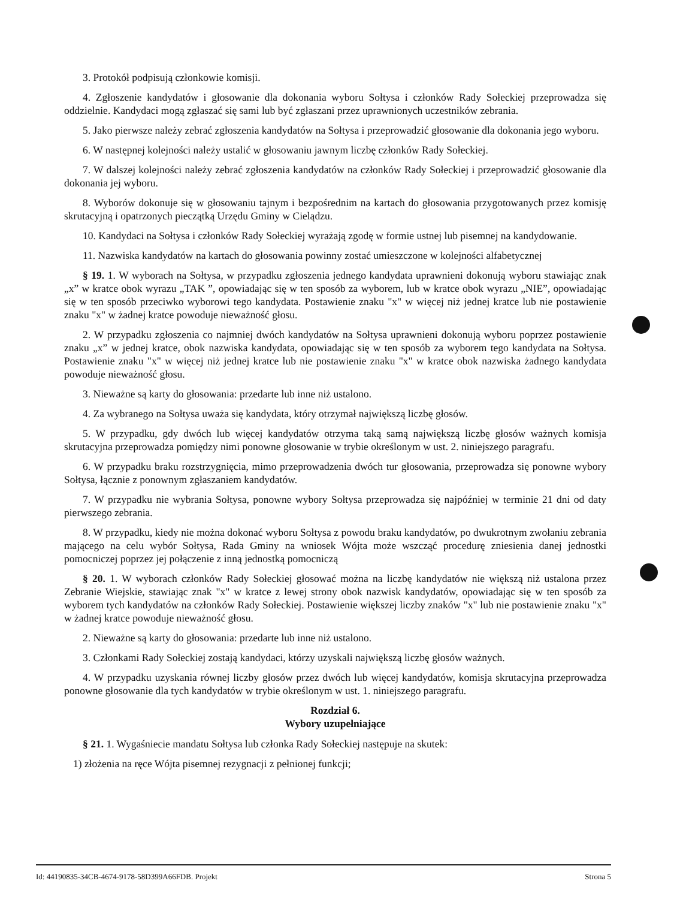3. Protokół podpisują członkowie komisji.
4. Zgłoszenie kandydatów i głosowanie dla dokonania wyboru Sołtysa i członków Rady Sołeckiej przeprowadza się oddzielnie. Kandydaci mogą zgłaszać się sami lub być zgłaszani przez uprawnionych uczestników zebrania.
5. Jako pierwsze należy zebrać zgłoszenia kandydatów na Sołtysa i przeprowadzić głosowanie dla dokonania jego wyboru.
6. W następnej kolejności należy ustalić w głosowaniu jawnym liczbę członków Rady Sołeckiej.
7. W dalszej kolejności należy zebrać zgłoszenia kandydatów na członków Rady Sołeckiej i przeprowadzić głosowanie dla dokonania jej wyboru.
8. Wyborów dokonuje się w głosowaniu tajnym i bezpośrednim na kartach do głosowania przygotowanych przez komisję skrutacyjną i opatrzonych pieczątką Urzędu Gminy w Cielądzu.
10. Kandydaci na Sołtysa i członków Rady Sołeckiej wyrażają zgodę w formie ustnej lub pisemnej na kandydowanie.
11. Nazwiska kandydatów na kartach do głosowania powinny zostać umieszczone w kolejności alfabetycznej
§ 19. 1. W wyborach na Sołtysa, w przypadku zgłoszenia jednego kandydata uprawnieni dokonują wyboru stawiając znak „x” w kratce obok wyrazu „TAK ”, opowiadając się w ten sposób za wyborem, lub w kratce obok wyrazu „NIE”, opowiadając się w ten sposób przeciwko wyborowi tego kandydata. Postawienie znaku "x" w więcej niż jednej kratce lub nie postawienie znaku "x" w żadnej kratce powoduje nieważność głosu.
2. W przypadku zgłoszenia co najmniej dwóch kandydatów na Sołtysa uprawnieni dokonują wyboru poprzez postawienie znaku „x” w jednej kratce, obok nazwiska kandydata, opowiadając się w ten sposób za wyborem tego kandydata na Sołtysa. Postawienie znaku "x" w więcej niż jednej kratce lub nie postawienie znaku "x" w kratce obok nazwiska żadnego kandydata powoduje nieważność głosu.
3. Nieważne są karty do głosowania: przedarte lub inne niż ustalono.
4. Za wybranego na Sołtysa uważa się kandydata, który otrzymał największą liczbę głosów.
5. W przypadku, gdy dwóch lub więcej kandydatów otrzyma taką samą największą liczbę głosów ważnych komisja skrutacyjna przeprowadza pomiędzy nimi ponowne głosowanie w trybie określonym w ust. 2. niniejszego paragrafu.
6. W przypadku braku rozstrzygnięcia, mimo przeprowadzenia dwóch tur głosowania, przeprowadza się ponowne wybory Sołtysa, łącznie z ponownym zgłaszaniem kandydatów.
7. W przypadku nie wybrania Sołtysa, ponowne wybory Sołtysa przeprowadza się najpóźniej w terminie 21 dni od daty pierwszego zebrania.
8. W przypadku, kiedy nie można dokonać wyboru Sołtysa z powodu braku kandydatów, po dwukrotnym zwołaniu zebrania mającego na celu wybór Sołtysa, Rada Gminy na wniosek Wójta może wszcząć procedurę zniesienia danej jednostki pomocniczej poprzez jej połączenie z inną jednostką pomocniczą
§ 20. 1. W wyborach członków Rady Sołeckiej głosować można na liczbę kandydatów nie większą niż ustalona przez Zebranie Wiejskie, stawiając znak "x" w kratce z lewej strony obok nazwisk kandydatów, opowiadając się w ten sposób za wyborem tych kandydatów na członków Rady Sołeckiej. Postawienie większej liczby znaków "x" lub nie postawienie znaku "x" w żadnej kratce powoduje nieważność głosu.
2. Nieważne są karty do głosowania: przedarte lub inne niż ustalono.
3. Członkami Rady Sołeckiej zostają kandydaci, którzy uzyskali największą liczbę głosów ważnych.
4. W przypadku uzyskania równej liczby głosów przez dwóch lub więcej kandydatów, komisja skrutacyjna przeprowadza ponowne głosowanie dla tych kandydatów w trybie określonym w ust. 1. niniejszego paragrafu.
Rozdział 6.
Wybory uzupełniające
§ 21. 1. Wygaśniecie mandatu Sołtysa lub członka Rady Sołeckiej następuje na skutek:
1) złożenia na ręce Wójta pisemnej rezygnacji z pełnionej funkcji;
Id: 44190835-34CB-4674-9178-58D399A66FDB. Projekt Strona 5